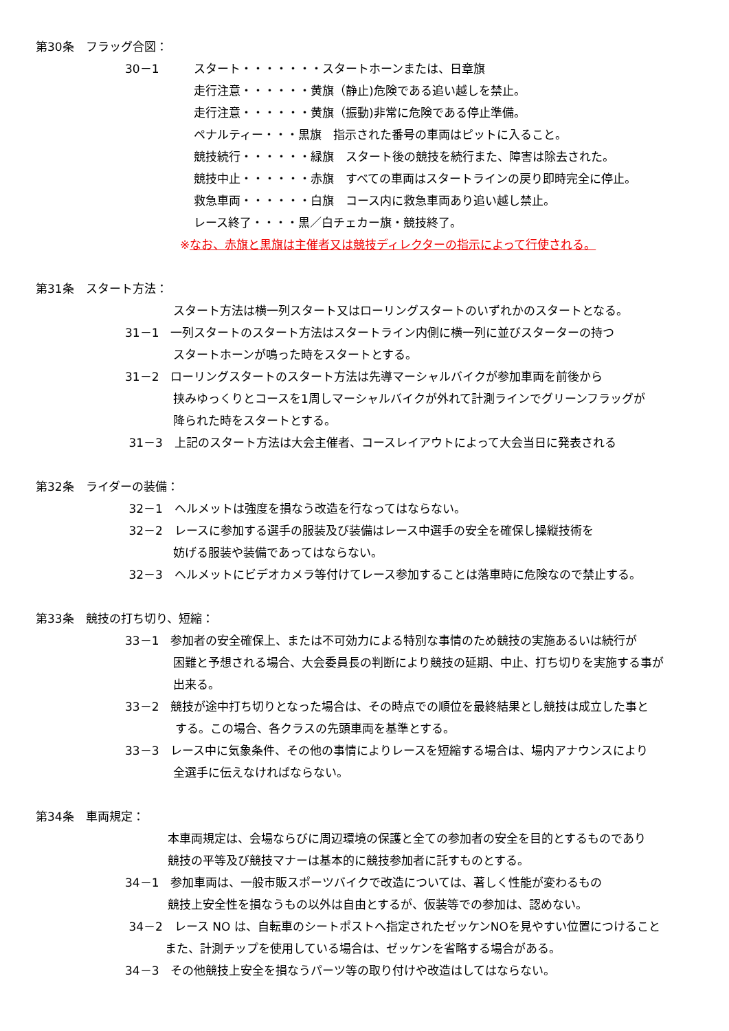第30条　フラッグ合図：
30－1　　　スタート・・・・・・・スタートホーンまたは、日章旗
走行注意・・・・・・黄旗（静止)危険である追い越しを禁止。
走行注意・・・・・・黄旗（振動)非常に危険である停止準備。
ペナルティー・・・黒旗　指示された番号の車両はピットに入ること。
競技続行・・・・・・緑旗　スタート後の競技を続行また、障害は除去された。
競技中止・・・・・・赤旗　すべての車両はスタートラインの戻り即時完全に停止。
救急車両・・・・・・白旗　コース内に救急車両あり追い越し禁止。
レース終了・・・・黒／白チェカー旗・競技終了。
※なお、赤旗と黒旗は主催者又は競技ディレクターの指示によって行使される。
第31条　スタート方法：
スタート方法は横一列スタート又はローリングスタートのいずれかのスタートとなる。
31－1　一列スタートのスタート方法はスタートライン内側に横一列に並びスターターの持つ
スタートホーンが鳴った時をスタートとする。
31－2　ローリングスタートのスタート方法は先導マーシャルバイクが参加車両を前後から
挟みゆっくりとコースを1周しマーシャルバイクが外れて計測ラインでグリーンフラッグが
降られた時をスタートとする。
31－3　上記のスタート方法は大会主催者、コースレイアウトによって大会当日に発表される
第32条　ライダーの装備：
32－1　ヘルメットは強度を損なう改造を行なってはならない。
32－2　レースに参加する選手の服装及び装備はレース中選手の安全を確保し操縦技術を
妨げる服装や装備であってはならない。
32－3　ヘルメットにビデオカメラ等付けてレース参加することは落車時に危険なので禁止する。
第33条　競技の打ち切り、短縮：
33－1　参加者の安全確保上、または不可効力による特別な事情のため競技の実施あるいは続行が
困難と予想される場合、大会委員長の判断により競技の延期、中止、打ち切りを実施する事が
出来る。
33－2　競技が途中打ち切りとなった場合は、その時点での順位を最終結果とし競技は成立した事と
する。この場合、各クラスの先頭車両を基準とする。
33－3　レース中に気象条件、その他の事情によりレースを短縮する場合は、場内アナウンスにより
全選手に伝えなければならない。
第34条　車両規定：
本車両規定は、会場ならびに周辺環境の保護と全ての参加者の安全を目的とするものであり
競技の平等及び競技マナーは基本的に競技参加者に託すものとする。
34－1　参加車両は、一般市販スポーツバイクで改造については、著しく性能が変わるもの
競技上安全性を損なうもの以外は自由とするが、仮装等での参加は、認めない。
34－2　レース NO は、自転車のシートポストへ指定されたゼッケンNOを見やすい位置につけること
また、計測チップを使用している場合は、ゼッケンを省略する場合がある。
34－3　その他競技上安全を損なうパーツ等の取り付けや改造はしてはならない。